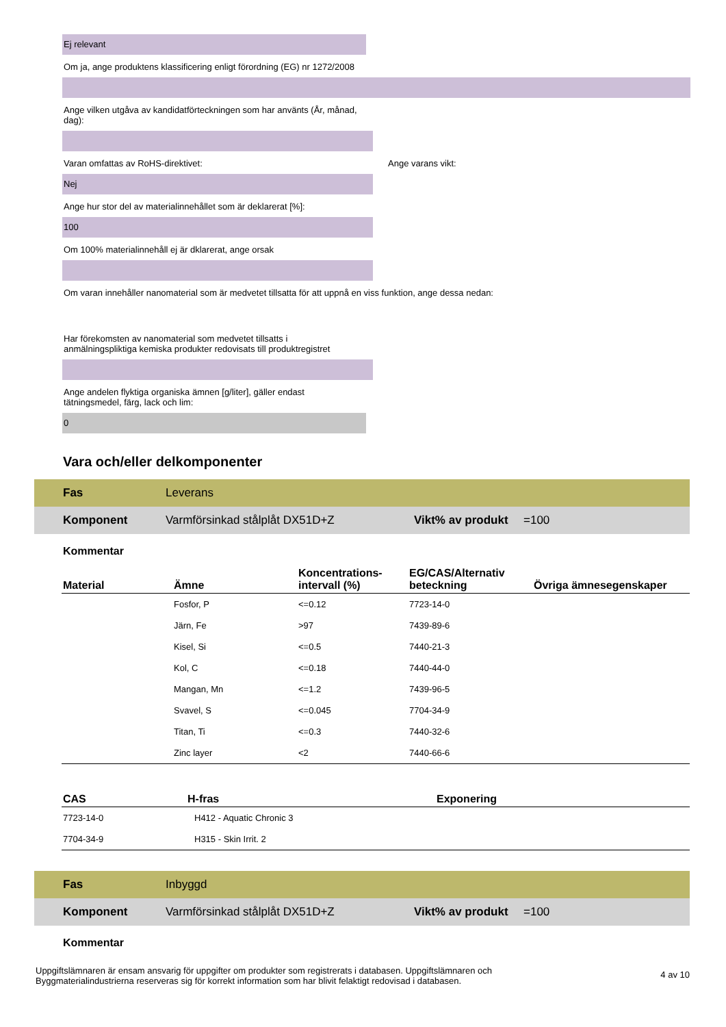Ej relevant
Om ja, ange produktens klassificering enligt förordning (EG) nr 1272/2008
Ange vilken utgåva av kandidatförteckningen som har använts (År, månad, dag):
Varan omfattas av RoHS-direktivet: Ange varans vikt:
Nej
Ange hur stor del av materialinnehållet som är deklarerat [%]:
100
Om 100% materialinnehåll ej är dklarerat, ange orsak
Om varan innehåller nanomaterial som är medvetet tillsatta för att uppnå en viss funktion, ange dessa nedan:
Har förekomsten av nanomaterial som medvetet tillsatts i anmälningspliktiga kemiska produkter redovisats till produktregistret
Ange andelen flyktiga organiska ämnen [g/liter], gäller endast tätningsmedel, färg, lack och lim:
0
Vara och/eller delkomponenter
Fas Leverans
Komponent Varmförsinkad stålplåt DX51D+Z Vikt% av produkt =100
Kommentar
| Material | Ämne | Koncentrations-intervall (%) | EG/CAS/Alternativ beteckning | Övriga ämnesegenskaper |
| --- | --- | --- | --- | --- |
| | Fosfor, P | <=0.12 | 7723-14-0 | |
| | Järn, Fe | >97 | 7439-89-6 | |
| | Kisel, Si | <=0.5 | 7440-21-3 | |
| | Kol, C | <=0.18 | 7440-44-0 | |
| | Mangan, Mn | <=1.2 | 7439-96-5 | |
| | Svavel, S | <=0.045 | 7704-34-9 | |
| | Titan, Ti | <=0.3 | 7440-32-6 | |
| | Zinc layer | <2 | 7440-66-6 | |
| CAS | H-fras | Exponering |
| --- | --- | --- |
| 7723-14-0 | H412 - Aquatic Chronic 3 | |
| 7704-34-9 | H315 - Skin Irrit. 2 | |
Fas Inbyggd
Komponent Varmförsinkad stålplåt DX51D+Z Vikt% av produkt =100
Kommentar
Uppgiftslämnaren är ensam ansvarig för uppgifter om produkter som registrerats i databasen. Uppgiftslämnaren och Byggmaterialindustrierna reserveras sig för korrekt information som har blivit felaktigt redovisad i databasen.
4 av 10